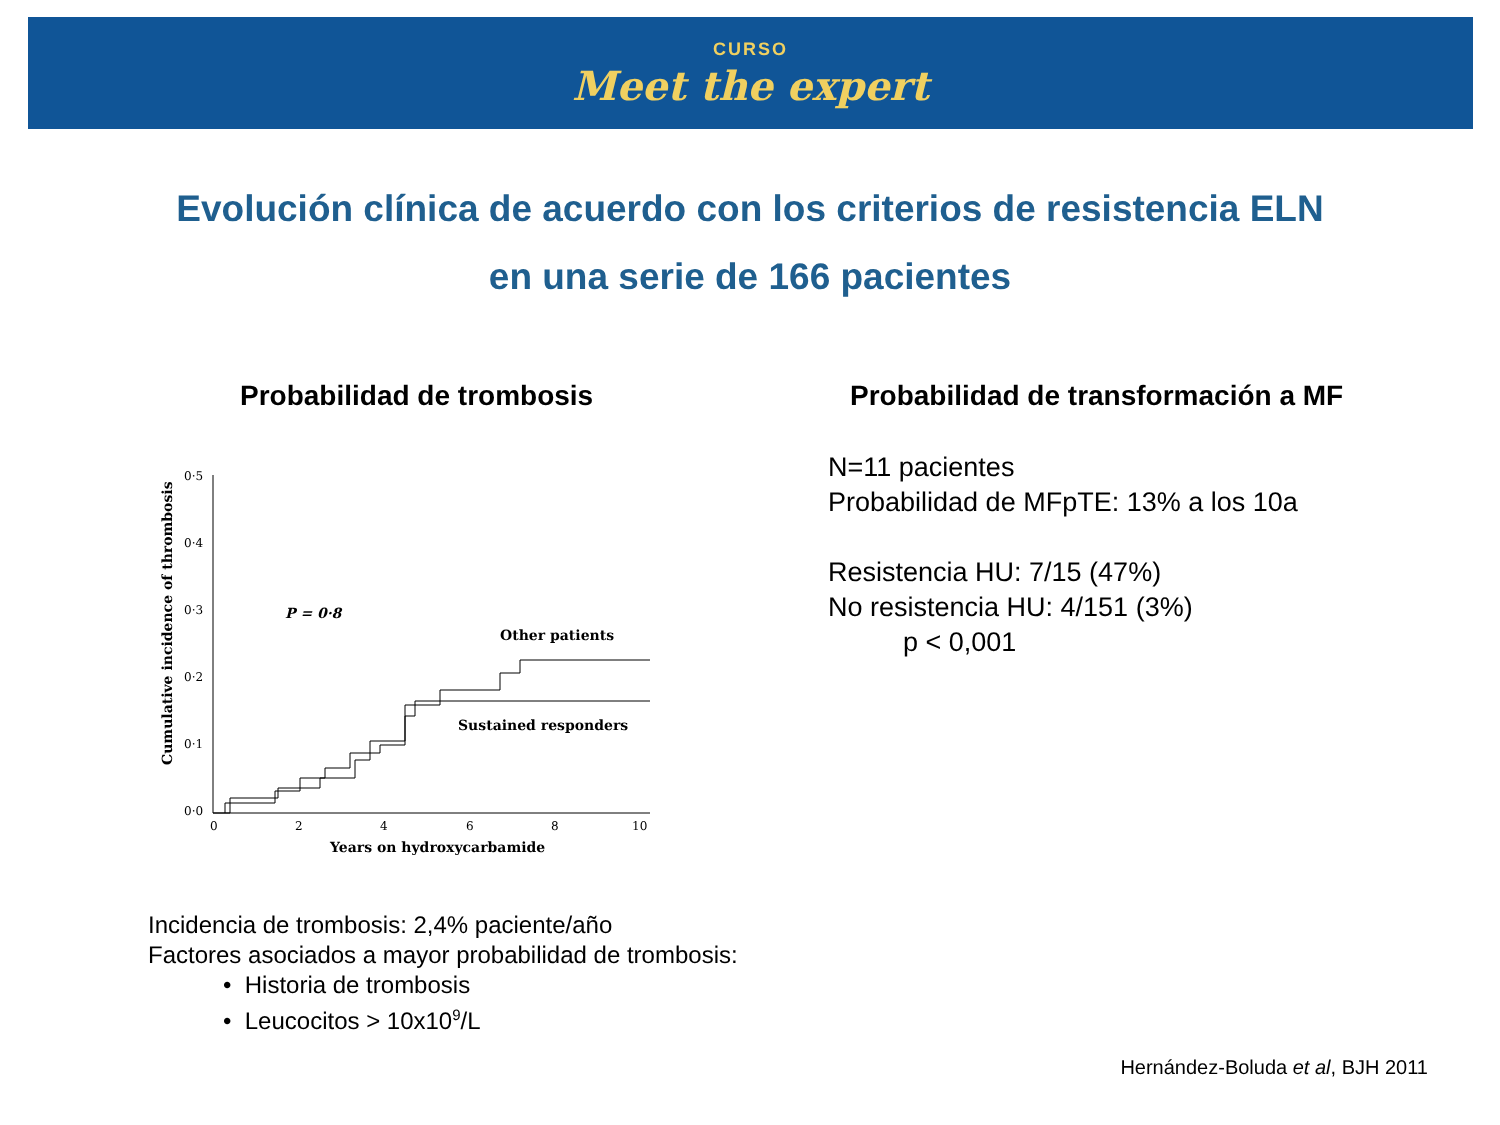CURSO
Meet the expert
Evolución clínica de acuerdo con los criterios de resistencia ELN
en una serie de 166 pacientes
Probabilidad de trombosis
Probabilidad de transformación a MF
0·5
0·4
0·3
0·2
0·1
0·0
0
2
4
6
8
10
Years on hydroxycarbamide
Cumulative incidence of thrombosis
P = 0·8
Other patients
Sustained responders
N=11 pacientes
Probabilidad de MFpTE: 13% a los 10a
Resistencia HU: 7/15 (47%)
No resistencia HU: 4/151 (3%)
p < 0,001
Incidencia de trombosis: 2,4% paciente/año
Factores asociados a mayor probabilidad de trombosis:
• Historia de trombosis
• Leucocitos > 10x10<sup>9</sup>/L
Hernández-Boluda et al, BJH 2011